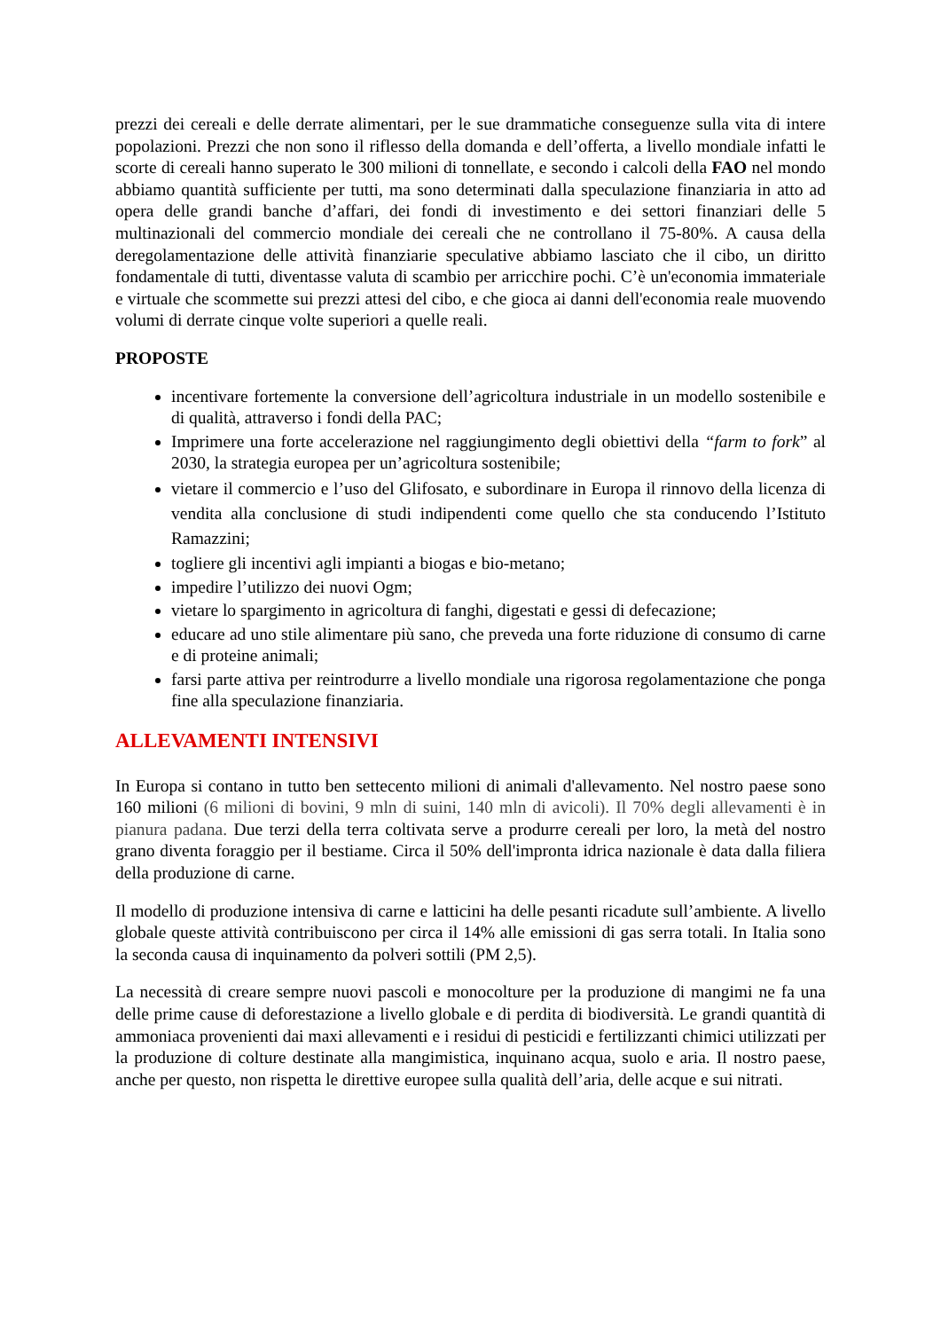prezzi dei cereali e delle derrate alimentari, per le sue drammatiche conseguenze sulla vita di intere popolazioni. Prezzi che non sono il riflesso della domanda e dell’offerta, a livello mondiale infatti le scorte di cereali hanno superato le 300 milioni di tonnellate, e secondo i calcoli della FAO nel mondo abbiamo quantità sufficiente per tutti, ma sono determinati dalla speculazione finanziaria in atto ad opera delle grandi banche d’affari, dei fondi di investimento e dei settori finanziari delle 5 multinazionali del commercio mondiale dei cereali che ne controllano il 75-80%. A causa della deregolamentazione delle attività finanziarie speculative abbiamo lasciato che il cibo, un diritto fondamentale di tutti, diventasse valuta di scambio per arricchire pochi. C’è un'economia immateriale e virtuale che scommette sui prezzi attesi del cibo, e che gioca ai danni dell'economia reale muovendo volumi di derrate cinque volte superiori a quelle reali.
PROPOSTE
incentivare fortemente la conversione dell’agricoltura industriale in un modello sostenibile e di qualità, attraverso i fondi della PAC;
Imprimere una forte accelerazione nel raggiungimento degli obiettivi della “farm to fork” al 2030, la strategia europea per un’agricoltura sostenibile;
vietare il commercio e l’uso del Glifosato, e subordinare in Europa il rinnovo della licenza di vendita alla conclusione di studi indipendenti come quello che sta conducendo l’Istituto Ramazzini;
togliere gli incentivi agli impianti a biogas e bio-metano;
impedire l’utilizzo dei nuovi Ogm;
vietare lo spargimento in agricoltura di fanghi, digestati e gessi di defecazione;
educare ad uno stile alimentare più sano, che preveda una forte riduzione di consumo di carne e di proteine animali;
farsi parte attiva per reintrodurre a livello mondiale una rigorosa regolamentazione che ponga fine alla speculazione finanziaria.
ALLEVAMENTI INTENSIVI
In Europa si contano in tutto ben settecento milioni di animali d'allevamento. Nel nostro paese sono 160 milioni (6 milioni di bovini, 9 mln di suini, 140 mln di avicoli). Il 70% degli allevamenti è in pianura padana. Due terzi della terra coltivata serve a produrre cereali per loro, la metà del nostro grano diventa foraggio per il bestiame. Circa il 50% dell'impronta idrica nazionale è data dalla filiera della produzione di carne.
Il modello di produzione intensiva di carne e latticini ha delle pesanti ricadute sull’ambiente. A livello globale queste attività contribuiscono per circa il 14% alle emissioni di gas serra totali. In Italia sono la seconda causa di inquinamento da polveri sottili (PM 2,5).
La necessità di creare sempre nuovi pascoli e monocolture per la produzione di mangimi ne fa una delle prime cause di deforestazione a livello globale e di perdita di biodiversità. Le grandi quantità di ammoniaca provenienti dai maxi allevamenti e i residui di pesticidi e fertilizzanti chimici utilizzati per la produzione di colture destinate alla mangimistica, inquinano acqua, suolo e aria. Il nostro paese, anche per questo, non rispetta le direttive europee sulla qualità dell’aria, delle acque e sui nitrati.